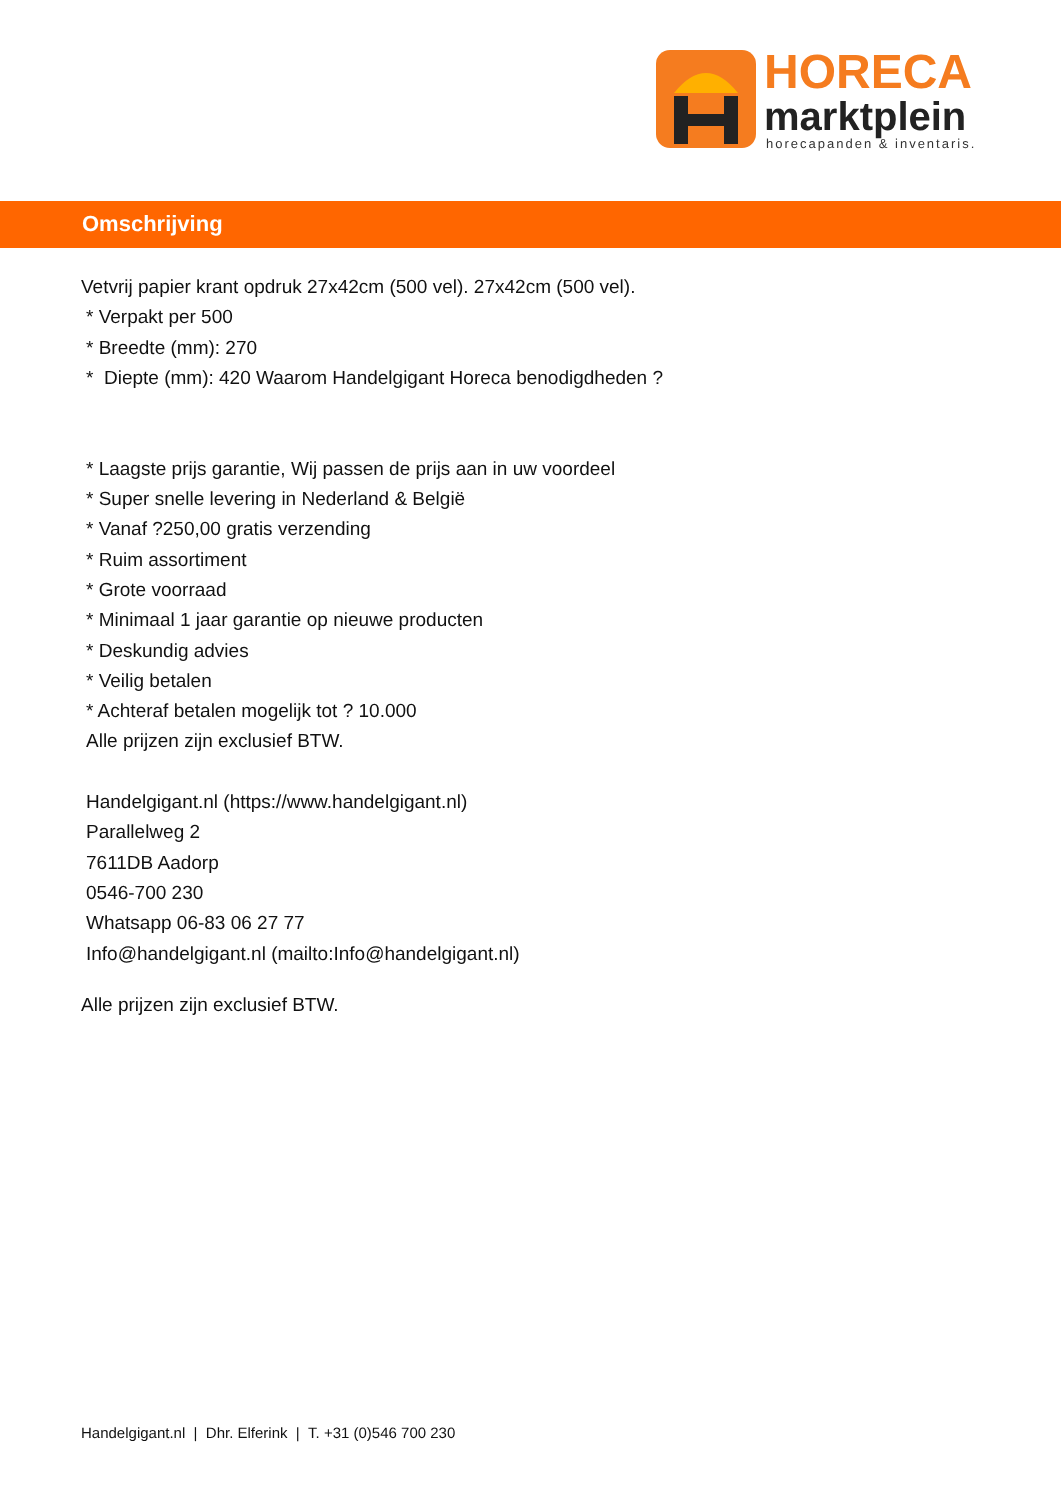HORECA
marktplein horecapanden & inventaris.
Omschrijving
Vetvrij papier krant opdruk 27x42cm (500 vel). 27x42cm (500 vel).
* Verpakt per 500
* Breedte (mm): 270
* Diepte (mm): 420 Waarom Handelgigant Horeca benodigdheden ?
* Laagste prijs garantie, Wij passen de prijs aan in uw voordeel
* Super snelle levering in Nederland & België
* Vanaf ?250,00 gratis verzending
* Ruim assortiment
* Grote voorraad
* Minimaal 1 jaar garantie op nieuwe producten
* Deskundig advies
* Veilig betalen
* Achteraf betalen mogelijk tot ? 10.000
Alle prijzen zijn exclusief BTW.
Handelgigant.nl (https://www.handelgigant.nl)
Parallelweg 2
7611DB Aadorp
0546-700 230
Whatsapp 06-83 06 27 77
Info@handelgigant.nl (mailto:Info@handelgigant.nl)
Alle prijzen zijn exclusief BTW.
Handelgigant.nl | Dhr. Elferink | T. +31 (0)546 700 230